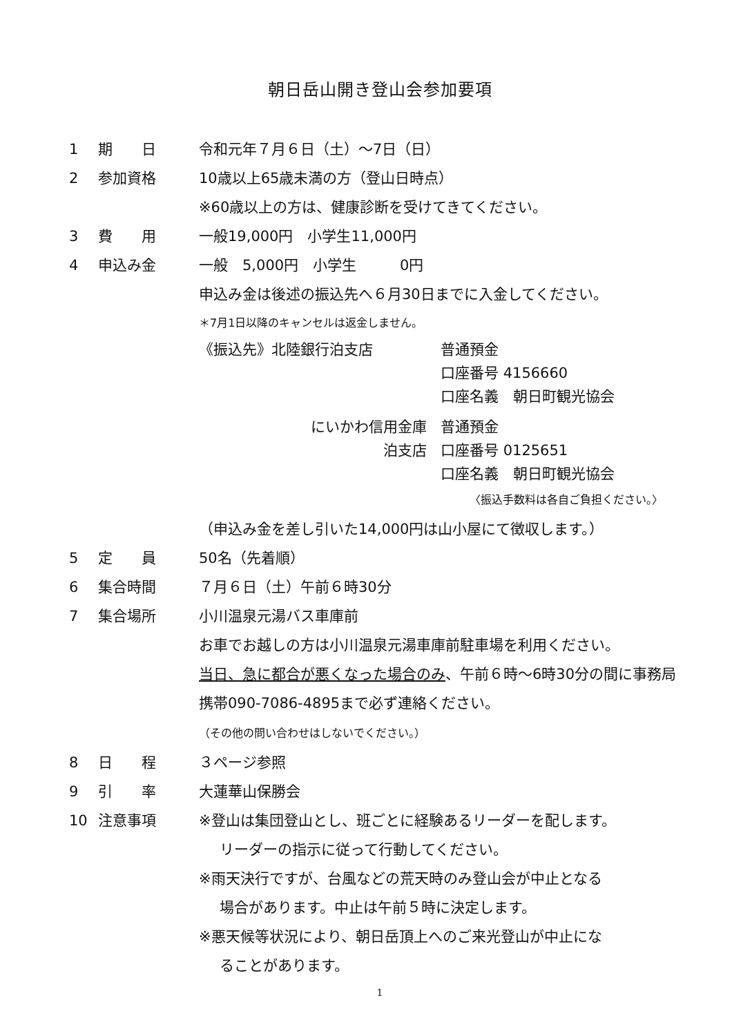朝日岳山開き登山会参加要項
1 期　　日 令和元年７月６日（土）～7日（日）
2 参加資格 10歳以上65歳未満の方（登山日時点）
※60歳以上の方は、健康診断を受けてきてください。
3 費　　用 一般19,000円　小学生11,000円
4 申込み金 一般　5,000円　小学生　　　0円
申込み金は後述の振込先へ６月30日までに入金してください。
＊7月1日以降のキャンセルは返金しません。
《振込先》北陸銀行泊支店 普通預金
口座番号 4156660
口座名義　朝日町観光協会
にいかわ信用金庫
泊支店
普通預金
口座番号 0125651
口座名義　朝日町観光協会
〈振込手数料は各自ご負担ください。〉
（申込み金を差し引いた14,000円は山小屋にて徴収します。）
5 定　　員 50名（先着順）
6 集合時間 ７月６日（土）午前６時30分
7 集合場所 小川温泉元湯バス車庫前
お車でお越しの方は小川温泉元湯車庫前駐車場を利用ください。
当日、急に都合が悪くなった場合のみ、午前６時～6時30分の間に事務局携帯090-7086-4895まで必ず連絡ください。
（その他の問い合わせはしないでください。）
8 日　　程 ３ページ参照
9 引　　率 大蓮華山保勝会
10 注意事項 ※登山は集団登山とし、班ごとに経験あるリーダーを配します。
リーダーの指示に従って行動してください。
※雨天決行ですが、台風などの荒天時のみ登山会が中止となる
場合があります。中止は午前５時に決定します。
※悪天候等状況により、朝日岳頂上へのご来光登山が中止にな
ることがあります。
1